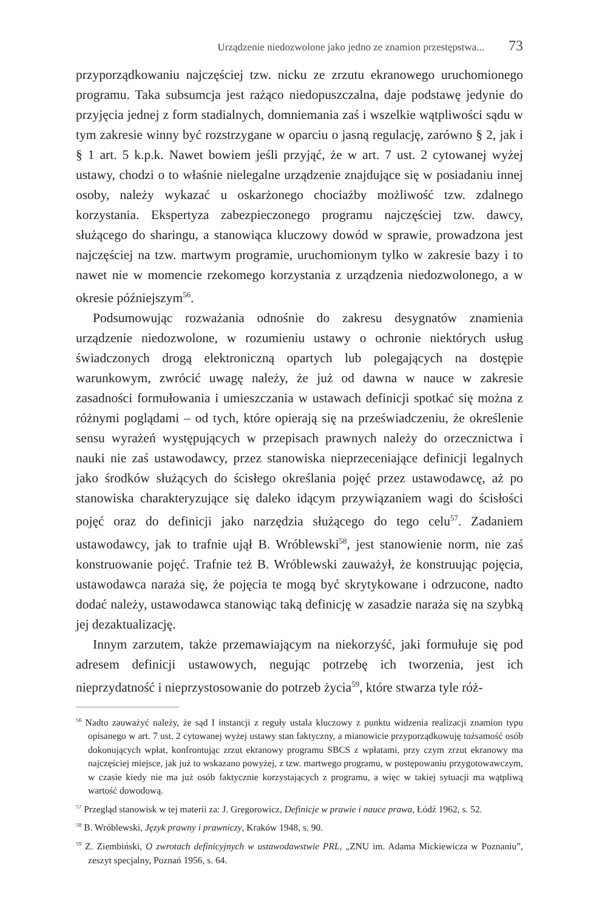Urządzenie niedozwolone jako jedno ze znamion przestępstwa... 73
przyporządkowaniu najczęściej tzw. nicku ze zrzutu ekranowego uruchomionego programu. Taka subsumcja jest rażąco niedopuszczalna, daje podstawę jedynie do przyjęcia jednej z form stadialnych, domniemania zaś i wszelkie wątpliwości sądu w tym zakresie winny być rozstrzygane w oparciu o jasną regulację, zarówno § 2, jak i § 1 art. 5 k.p.k. Nawet bowiem jeśli przyjąć, że w art. 7 ust. 2 cytowanej wyżej ustawy, chodzi o to właśnie nielegalne urządzenie znajdujące się w posiadaniu innej osoby, należy wykazać u oskarżonego chociażby możliwość tzw. zdalnego korzystania. Ekspertyza zabezpieczonego programu najczęściej tzw. dawcy, służącego do sharingu, a stanowiąca kluczowy dowód w sprawie, prowadzona jest najczęściej na tzw. martwym programie, uruchomionym tylko w zakresie bazy i to nawet nie w momencie rzekomego korzystania z urządzenia niedozwolonego, a w okresie późniejszym<sup>56</sup>.
Podsumowując rozważania odnośnie do zakresu desygnatów znamienia urządzenie niedozwolone, w rozumieniu ustawy o ochronie niektórych usług świadczonych drogą elektroniczną opartych lub polegających na dostępie warunkowym, zwrócić uwagę należy, że już od dawna w nauce w zakresie zasadności formułowania i umieszczania w ustawach definicji spotkać się można z różnymi poglądami – od tych, które opierają się na przeświadczeniu, że określenie sensu wyrażeń występujących w przepisach prawnych należy do orzecznictwa i nauki nie zaś ustawodawcy, przez stanowiska nieprzeceniające definicji legalnych jako środków służących do ścisłego określania pojęć przez ustawodawcę, aż po stanowiska charakteryzujące się daleko idącym przywiązaniem wagi do ścisłości pojęć oraz do definicji jako narzędzia służącego do tego celu<sup>57</sup>. Zadaniem ustawodawcy, jak to trafnie ujął B. Wróblewski<sup>58</sup>, jest stanowienie norm, nie zaś konstruowanie pojęć. Trafnie też B. Wróblewski zauważył, że konstruując pojęcia, ustawodawca naraża się, że pojęcia te mogą być skrytykowane i odrzucone, nadto dodać należy, ustawodawca stanowiąc taką definicję w zasadzie naraża się na szybką jej dezaktualizację.
Innym zarzutem, także przemawiającym na niekorzyść, jaki formułuje się pod adresem definicji ustawowych, negując potrzebę ich tworzenia, jest ich nieprzydatność i nieprzystosowanie do potrzeb życia<sup>59</sup>, które stwarza tyle róż-
<sup>56</sup> Nadto zauważyć należy, że sąd I instancji z reguły ustala kluczowy z punktu widzenia realizacji znamion typu opisanego w art. 7 ust. 2 cytowanej wyżej ustawy stan faktyczny, a mianowicie przyporządkowuję tożsamość osób dokonujących wpłat, konfrontując zrzut ekranowy programu SBCS z wpłatami, przy czym zrzut ekranowy ma najczęściej miejsce, jak już to wskazano powyżej, z tzw. martwego programu, w postępowaniu przygotowawczym, w czasie kiedy nie ma już osób faktycznie korzystających z programu, a więc w takiej sytuacji ma wątpliwą wartość dowodową.
<sup>57</sup> Przegląd stanowisk w tej materii za: J. Gregorowicz, Definicje w prawie i nauce prawa, Łódź 1962, s. 52.
<sup>58</sup> B. Wróblewski, Język prawny i prawniczy, Kraków 1948, s. 90.
<sup>59</sup> Z. Ziembiński, O zwrotach definicyjnych w ustawodawstwie PRL, „ZNU im. Adama Mickiewicza w Poznaniu”, zeszyt specjalny, Poznań 1956, s. 64.